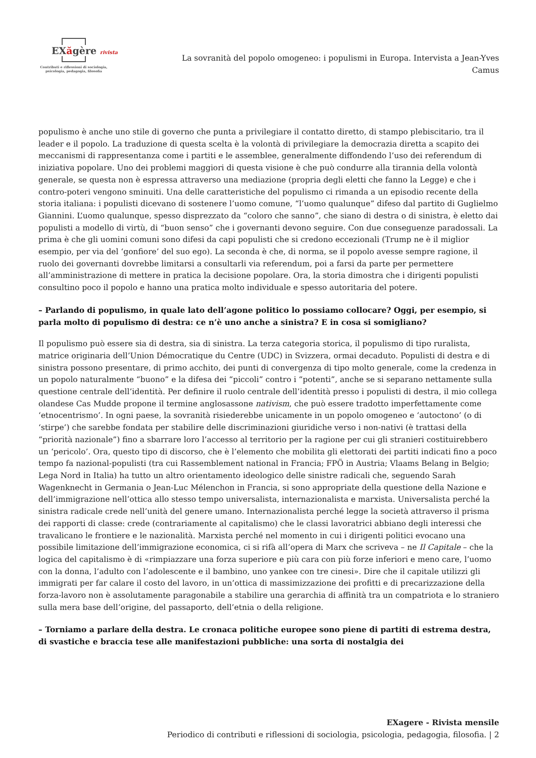EXăgère rivista
Contributi e riflessioni di sociologia,
psicologia, pedagogia, filosofia
La sovranità del popolo omogeneo: i populismi in Europa. Intervista a Jean-Yves Camus
populismo è anche uno stile di governo che punta a privilegiare il contatto diretto, di stampo plebiscitario, tra il leader e il popolo. La traduzione di questa scelta è la volontà di privilegiare la democrazia diretta a scapito dei meccanismi di rappresentanza come i partiti e le assemblee, generalmente diffondendo l’uso dei referendum di iniziativa popolare. Uno dei problemi maggiori di questa visione è che può condurre alla tirannia della volontà generale, se questa non è espressa attraverso una mediazione (propria degli eletti che fanno la Legge) e che i contro-poteri vengono sminuiti. Una delle caratteristiche del populismo ci rimanda a un episodio recente della storia italiana: i populisti dicevano di sostenere l’uomo comune, “l’uomo qualunque” difeso dal partito di Guglielmo Giannini. L’uomo qualunque, spesso disprezzato da “coloro che sanno”, che siano di destra o di sinistra, è eletto dai populisti a modello di virtù, di “buon senso” che i governanti devono seguire. Con due conseguenze paradossali. La prima è che gli uomini comuni sono difesi da capi populisti che si credono eccezionali (Trump ne è il miglior esempio, per via del ‘gonfiore’ del suo ego). La seconda è che, di norma, se il popolo avesse sempre ragione, il ruolo dei governanti dovrebbe limitarsi a consultarli via referendum, poi a farsi da parte per permettere all’amministrazione di mettere in pratica la decisione popolare. Ora, la storia dimostra che i dirigenti populisti consultino poco il popolo e hanno una pratica molto individuale e spesso autoritaria del potere.
– Parlando di populismo, in quale lato dell’agone politico lo possiamo collocare? Oggi, per esempio, si parla molto di populismo di destra: ce n’è uno anche a sinistra? E in cosa si somigliano?
Il populismo può essere sia di destra, sia di sinistra. La terza categoria storica, il populismo di tipo ruralista, matrice originaria dell’Union Démocratique du Centre (UDC) in Svizzera, ormai decaduto. Populisti di destra e di sinistra possono presentare, di primo acchito, dei punti di convergenza di tipo molto generale, come la credenza in un popolo naturalmente “buono” e la difesa dei “piccoli” contro i “potenti”, anche se si separano nettamente sulla questione centrale dell’identità. Per definire il ruolo centrale dell’identità presso i populisti di destra, il mio collega olandese Cas Mudde propone il termine anglosassone nativism, che può essere tradotto imperfettamente come ‘etnocentrismo’. In ogni paese, la sovranità risiederebbe unicamente in un popolo omogeneo e ‘autoctono’ (o di ‘stirpe’) che sarebbe fondata per stabilire delle discriminazioni giuridiche verso i non-nativi (è trattasi della “priorità nazionale”) fino a sbarrare loro l’accesso al territorio per la ragione per cui gli stranieri costituirebbero un ‘pericolo’. Ora, questo tipo di discorso, che è l’elemento che mobilita gli elettorati dei partiti indicati fino a poco tempo fa nazional-populisti (tra cui Rassemblement national in Francia; FPÖ in Austria; Vlaams Belang in Belgio; Lega Nord in Italia) ha tutto un altro orientamento ideologico delle sinistre radicali che, seguendo Sarah Wagenknecht in Germania o Jean-Luc Mélenchon in Francia, si sono appropriate della questione della Nazione e dell’immigrazione nell’ottica allo stesso tempo universalista, internazionalista e marxista. Universalista perché la sinistra radicale crede nell’unità del genere umano. Internazionalista perché legge la società attraverso il prisma dei rapporti di classe: crede (contrariamente al capitalismo) che le classi lavoratrici abbiano degli interessi che travalicano le frontiere e le nazionalità. Marxista perché nel momento in cui i dirigenti politici evocano una possibile limitazione dell’immigrazione economica, ci si rifà all’opera di Marx che scriveva – ne Il Capitale – che la logica del capitalismo è di «rimpiazzare una forza superiore e più cara con più forze inferiori e meno care, l’uomo con la donna, l’adulto con l’adolescente e il bambino, uno yankee con tre cinesi». Dire che il capitale utilizzi gli immigrati per far calare il costo del lavoro, in un’ottica di massimizzazione dei profitti e di precarizzazione della forza-lavoro non è assolutamente paragonabile a stabilire una gerarchia di affinità tra un compatriota e lo straniero sulla mera base dell’origine, del passaporto, dell’etnia o della religione.
– Torniamo a parlare della destra. Le cronaca politiche europee sono piene di partiti di estrema destra, di svastiche e braccia tese alle manifestazioni pubbliche: una sorta di nostalgia dei
EXagere - Rivista mensile
Periodico di contributi e riflessioni di sociologia, psicologia, pedagogia, filosofia. | 2